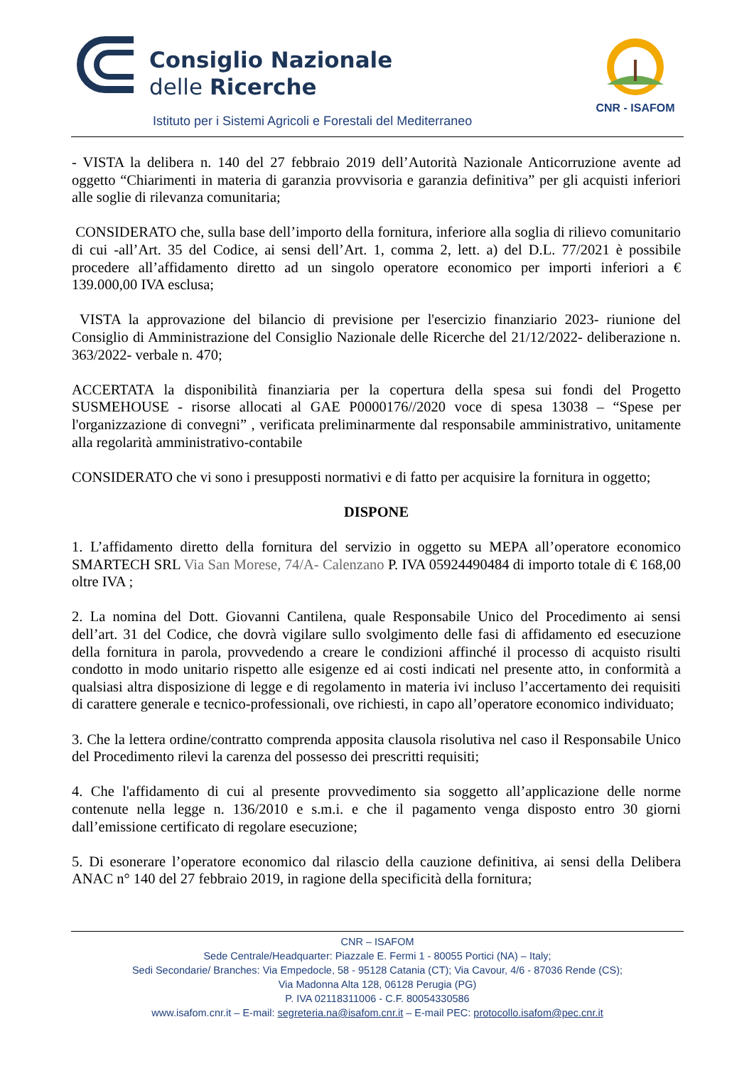Consiglio Nazionale
delle Ricerche
Istituto per i Sistemi Agricoli e Forestali del Mediterraneo
CNR - ISAFOM
- VISTA la delibera n. 140 del 27 febbraio 2019 dell’Autorità Nazionale Anticorruzione avente ad oggetto “Chiarimenti in materia di garanzia provvisoria e garanzia definitiva” per gli acquisti inferiori alle soglie di rilevanza comunitaria;
CONSIDERATO che, sulla base dell’importo della fornitura, inferiore alla soglia di rilievo comunitario di cui -all’Art. 35 del Codice, ai sensi dell’Art. 1, comma 2, lett. a) del D.L. 77/2021 è possibile procedere all’affidamento diretto ad un singolo operatore economico per importi inferiori a € 139.000,00 IVA esclusa;
VISTA la approvazione del bilancio di previsione per l'esercizio finanziario 2023- riunione del Consiglio di Amministrazione del Consiglio Nazionale delle Ricerche del 21/12/2022- deliberazione n. 363/2022- verbale n. 470;
ACCERTATA la disponibilità finanziaria per la copertura della spesa sui fondi del Progetto SUSMEHOUSE - risorse allocati al GAE P0000176//2020 voce di spesa 13038 – “Spese per l'organizzazione di convegni” , verificata preliminarmente dal responsabile amministrativo, unitamente alla regolarità amministrativo-contabile
CONSIDERATO che vi sono i presupposti normativi e di fatto per acquisire la fornitura in oggetto;
DISPONE
1. L’affidamento diretto della fornitura del servizio in oggetto su MEPA all’operatore economico SMARTECH SRL Via San Morese, 74/A- Calenzano P. IVA 05924490484 di importo totale di € 168,00 oltre IVA ;
2. La nomina del Dott. Giovanni Cantilena, quale Responsabile Unico del Procedimento ai sensi dell’art. 31 del Codice, che dovrà vigilare sullo svolgimento delle fasi di affidamento ed esecuzione della fornitura in parola, provvedendo a creare le condizioni affinché il processo di acquisto risulti condotto in modo unitario rispetto alle esigenze ed ai costi indicati nel presente atto, in conformità a qualsiasi altra disposizione di legge e di regolamento in materia ivi incluso l’accertamento dei requisiti di carattere generale e tecnico-professionali, ove richiesti, in capo all’operatore economico individuato;
3. Che la lettera ordine/contratto comprenda apposita clausola risolutiva nel caso il Responsabile Unico del Procedimento rilevi la carenza del possesso dei prescritti requisiti;
4. Che l'affidamento di cui al presente provvedimento sia soggetto all’applicazione delle norme contenute nella legge n. 136/2010 e s.m.i. e che il pagamento venga disposto entro 30 giorni dall’emissione certificato di regolare esecuzione;
5. Di esonerare l’operatore economico dal rilascio della cauzione definitiva, ai sensi della Delibera ANAC n° 140 del 27 febbraio 2019, in ragione della specificità della fornitura;
CNR – ISAFOM
Sede Centrale/Headquarter: Piazzale E. Fermi 1 - 80055 Portici (NA) – Italy;
Sedi Secondarie/ Branches: Via Empedocle, 58 - 95128 Catania (CT); Via Cavour, 4/6 - 87036 Rende (CS);
Via Madonna Alta 128, 06128 Perugia (PG)
P. IVA 02118311006 - C.F. 80054330586
www.isafom.cnr.it – E-mail: segreteria.na@isafom.cnr.it – E-mail PEC: protocollo.isafom@pec.cnr.it